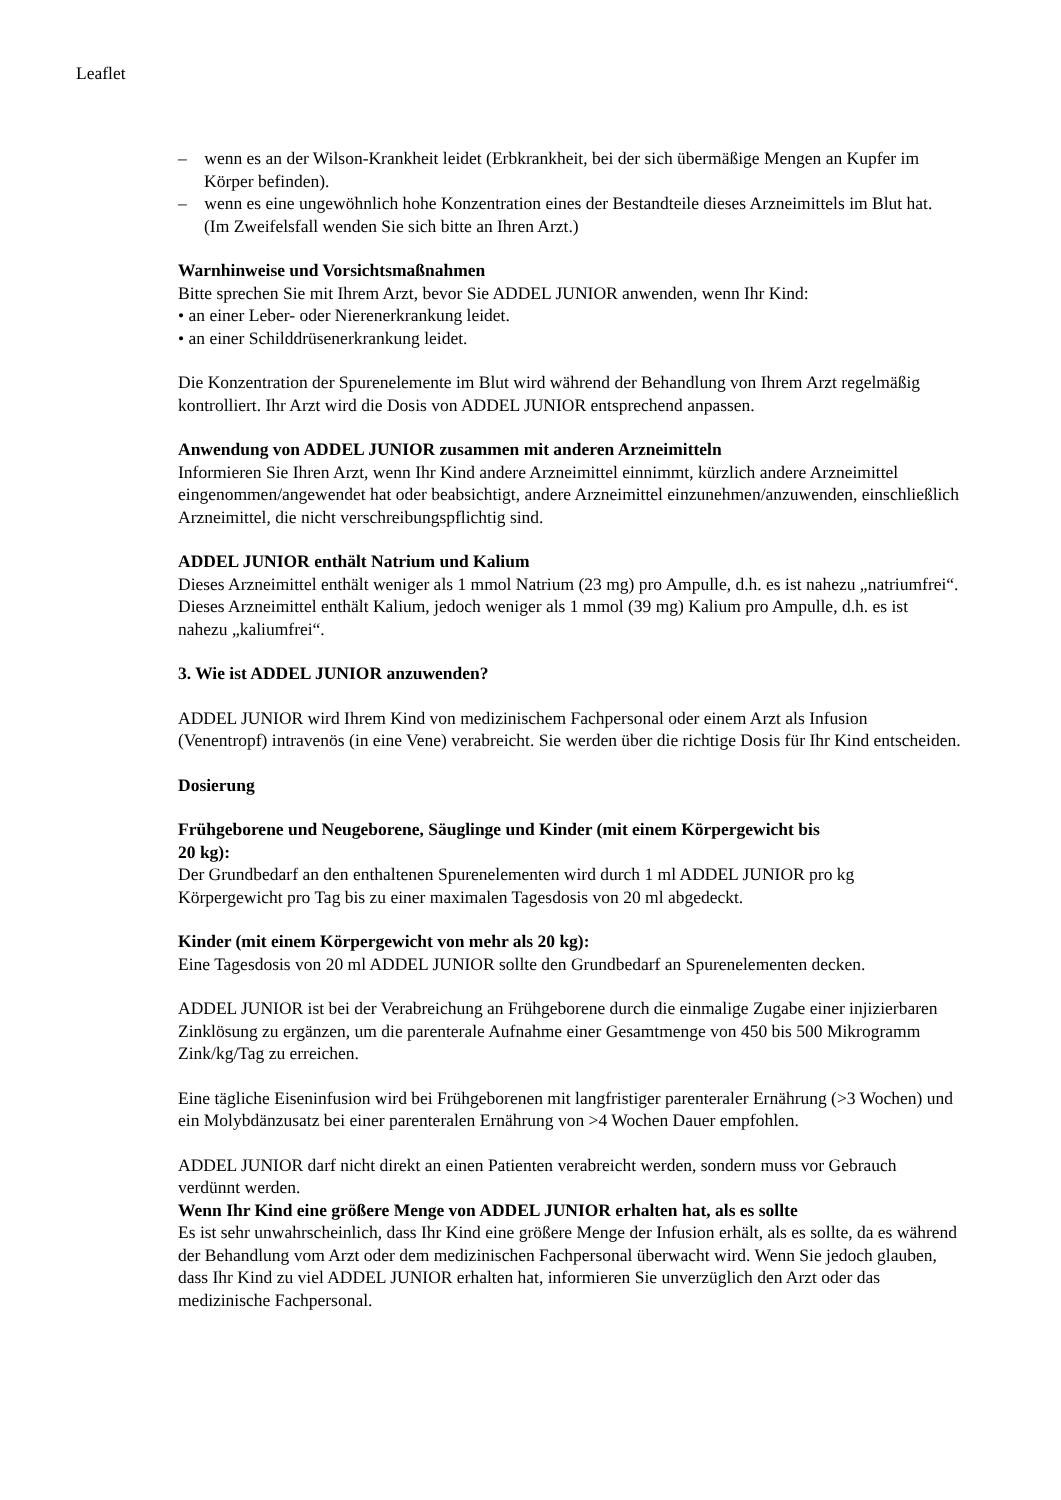Leaflet
– wenn es an der Wilson-Krankheit leidet (Erbkrankheit, bei der sich übermäßige Mengen an Kupfer im Körper befinden).
– wenn es eine ungewöhnlich hohe Konzentration eines der Bestandteile dieses Arzneimittels im Blut hat. (Im Zweifelsfall wenden Sie sich bitte an Ihren Arzt.)
Warnhinweise und Vorsichtsmaßnahmen
Bitte sprechen Sie mit Ihrem Arzt, bevor Sie ADDEL JUNIOR anwenden, wenn Ihr Kind:
• an einer Leber- oder Nierenerkrankung leidet.
• an einer Schilddrüsenerkrankung leidet.
Die Konzentration der Spurenelemente im Blut wird während der Behandlung von Ihrem Arzt regelmäßig kontrolliert. Ihr Arzt wird die Dosis von ADDEL JUNIOR entsprechend anpassen.
Anwendung von ADDEL JUNIOR zusammen mit anderen Arzneimitteln
Informieren Sie Ihren Arzt, wenn Ihr Kind andere Arzneimittel einnimmt, kürzlich andere Arzneimittel eingenommen/angewendet hat oder beabsichtigt, andere Arzneimittel einzunehmen/anzuwenden, einschließlich Arzneimittel, die nicht verschreibungspflichtig sind.
ADDEL JUNIOR enthält Natrium und Kalium
Dieses Arzneimittel enthält weniger als 1 mmol Natrium (23 mg) pro Ampulle, d.h. es ist nahezu „natriumfrei“. Dieses Arzneimittel enthält Kalium, jedoch weniger als 1 mmol (39 mg) Kalium pro Ampulle, d.h. es ist nahezu „kaliumfrei“.
3. Wie ist ADDEL JUNIOR anzuwenden?
ADDEL JUNIOR wird Ihrem Kind von medizinischem Fachpersonal oder einem Arzt als Infusion (Venentropf) intravenös (in eine Vene) verabreicht. Sie werden über die richtige Dosis für Ihr Kind entscheiden.
Dosierung
Frühgeborene und Neugeborene, Säuglinge und Kinder (mit einem Körpergewicht bis
20 kg):
Der Grundbedarf an den enthaltenen Spurenelementen wird durch 1 ml ADDEL JUNIOR pro kg Körpergewicht pro Tag bis zu einer maximalen Tagesdosis von 20 ml abgedeckt.
Kinder (mit einem Körpergewicht von mehr als 20 kg):
Eine Tagesdosis von 20 ml ADDEL JUNIOR sollte den Grundbedarf an Spurenelementen decken.
ADDEL JUNIOR ist bei der Verabreichung an Frühgeborene durch die einmalige Zugabe einer injizierbaren Zinklösung zu ergänzen, um die parenterale Aufnahme einer Gesamtmenge von 450 bis 500 Mikrogramm Zink/kg/Tag zu erreichen.
Eine tägliche Eiseninfusion wird bei Frühgeborenen mit langfristiger parenteraler Ernährung (>3 Wochen) und ein Molybdänzusatz bei einer parenteralen Ernährung von >4 Wochen Dauer empfohlen.
ADDEL JUNIOR darf nicht direkt an einen Patienten verabreicht werden, sondern muss vor Gebrauch verdünnt werden.
Wenn Ihr Kind eine größere Menge von ADDEL JUNIOR erhalten hat, als es sollte
Es ist sehr unwahrscheinlich, dass Ihr Kind eine größere Menge der Infusion erhält, als es sollte, da es während der Behandlung vom Arzt oder dem medizinischen Fachpersonal überwacht wird. Wenn Sie jedoch glauben, dass Ihr Kind zu viel ADDEL JUNIOR erhalten hat, informieren Sie unverzüglich den Arzt oder das medizinische Fachpersonal.